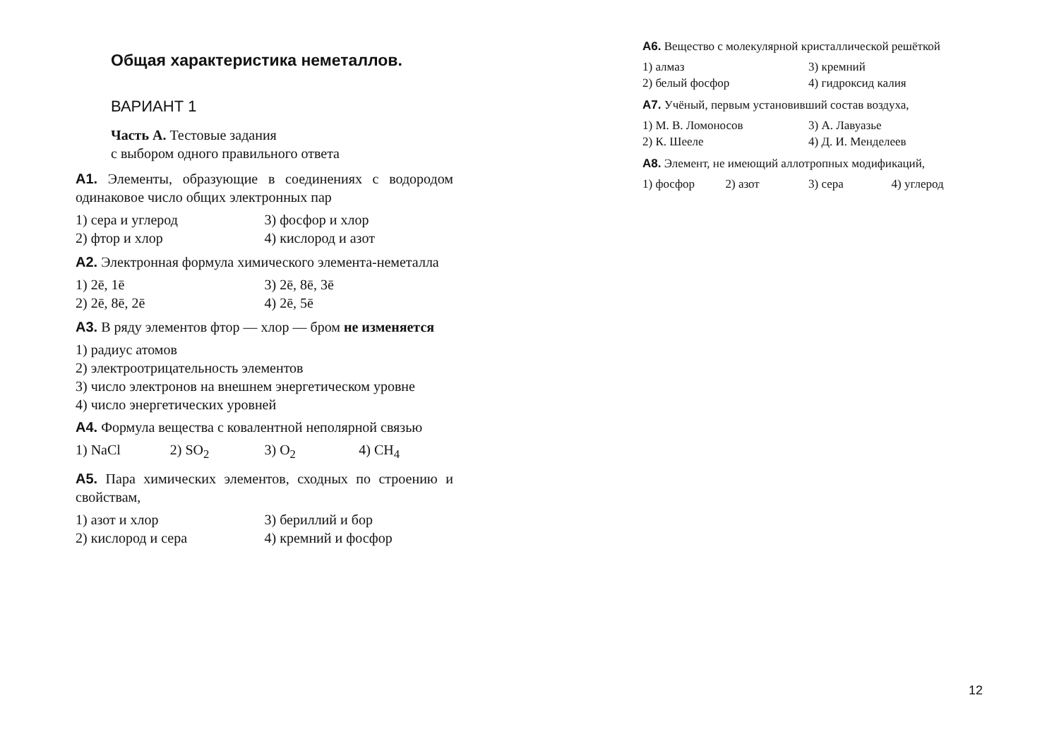Общая характеристика неметаллов.
ВАРИАНТ 1
Часть А. Тестовые задания
с выбором одного правильного ответа
А1. Элементы, образующие в соединениях с водородом одинаковое число общих электронных пар
1) сера и углерод 3) фосфор и хлор 2) фтор и хлор 4) кислород и азот
А2. Электронная формула химического элемента-неметалла
1) 2ē, 1ē 3) 2ē, 8ē, 3ē 2) 2ē, 8ē, 2ē 4) 2ē, 5ē
А3. В ряду элементов фтор — хлор — бром не изменяется
1) радиус атомов
2) электроотрицательность элементов
3) число электронов на внешнем энергетическом уровне
4) число энергетических уровней
А4. Формула вещества с ковалентной неполярной связью
1) NaCl 2) SO<sub>2</sub> 3) O<sub>2</sub> 4) CH<sub>4</sub>
А5. Пара химических элементов, сходных по строению и свойствам,
1) азот и хлор 3) бериллий и бор 2) кислород и сера 4) кремний и фосфор
А6. Вещество с молекулярной кристаллической решёткой
1) алмаз 3) кремний 2) белый фосфор 4) гидроксид калия
А7. Учёный, первым установивший состав воздуха,
1) М. В. Ломоносов 3) А. Лавуазье 2) К. Шееле 4) Д. И. Менделеев
А8. Элемент, не имеющий аллотропных модификаций,
1) фосфор 2) азот 3) сера 4) углерод
12